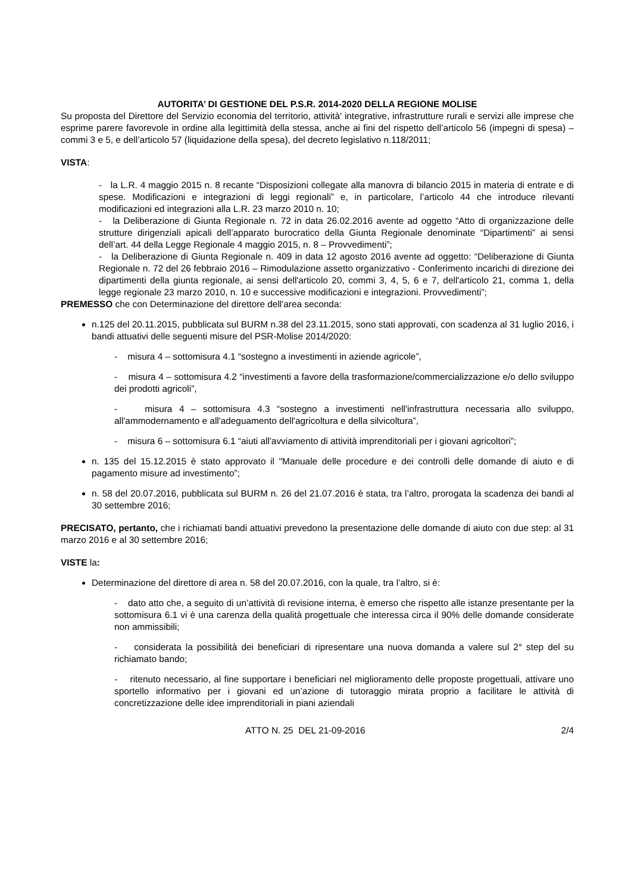AUTORITA’ DI GESTIONE DEL P.S.R. 2014-2020 DELLA REGIONE MOLISE
Su proposta del Direttore del Servizio economia del territorio, attività' integrative, infrastrutture rurali e servizi alle imprese che esprime parere favorevole in ordine alla legittimità della stessa, anche ai fini del rispetto dell’articolo 56 (impegni di spesa) – commi 3 e 5, e dell’articolo 57 (liquidazione della spesa), del decreto legislativo n.118/2011;
VISTA:
- la L.R. 4 maggio 2015 n. 8 recante “Disposizioni collegate alla manovra di bilancio 2015 in materia di entrate e di spese. Modificazioni e integrazioni di leggi regionali” e, in particolare, l’articolo 44 che introduce rilevanti modificazioni ed integrazioni alla L.R. 23 marzo 2010 n. 10;
- la Deliberazione di Giunta Regionale n. 72 in data 26.02.2016 avente ad oggetto “Atto di organizzazione delle strutture dirigenziali apicali dell’apparato burocratico della Giunta Regionale denominate “Dipartimenti” ai sensi dell’art. 44 della Legge Regionale 4 maggio 2015, n. 8 – Provvedimenti”;
- la Deliberazione di Giunta Regionale n. 409 in data 12 agosto 2016 avente ad oggetto: “Deliberazione di Giunta Regionale n. 72 del 26 febbraio 2016 – Rimodulazione assetto organizzativo - Conferimento incarichi di direzione dei dipartimenti della giunta regionale, ai sensi dell'articolo 20, commi 3, 4, 5, 6 e 7, dell'articolo 21, comma 1, della legge regionale 23 marzo 2010, n. 10 e successive modificazioni e integrazioni. Provvedimenti”;
PREMESSO che con Determinazione del direttore dell'area seconda:
n.125 del 20.11.2015, pubblicata sul BURM n.38 del 23.11.2015, sono stati approvati, con scadenza al 31 luglio 2016, i bandi attuativi delle seguenti misure del PSR-Molise 2014/2020:
- misura 4 – sottomisura 4.1 “sostegno a investimenti in aziende agricole”,
- misura 4 – sottomisura 4.2 “investimenti a favore della trasformazione/commercializzazione e/o dello sviluppo dei prodotti agricoli”,
- misura 4 – sottomisura 4.3 “sostegno a investimenti nell'infrastruttura necessaria allo sviluppo, all'ammodernamento e all'adeguamento dell'agricoltura e della silvicoltura”,
- misura 6 – sottomisura 6.1 “aiuti all'avviamento di attività imprenditoriali per i giovani agricoltori”;
n. 135 del 15.12.2015 è stato approvato il "Manuale delle procedure e dei controlli delle domande di aiuto e di pagamento misure ad investimento”;
n. 58 del 20.07.2016, pubblicata sul BURM n. 26 del 21.07.2016 è stata, tra l’altro, prorogata la scadenza dei bandi al 30 settembre 2016;
PRECISATO, pertanto, che i richiamati bandi attuativi prevedono la presentazione delle domande di aiuto con due step: al 31 marzo 2016 e al 30 settembre 2016;
VISTE la:
Determinazione del direttore di area n. 58 del 20.07.2016, con la quale, tra l’altro, si è:
- dato atto che, a seguito di un’attività di revisione interna, è emerso che rispetto alle istanze presentante per la sottomisura 6.1 vi è una carenza della qualità progettuale che interessa circa il 90% delle domande considerate non ammissibili;
- considerata la possibilità dei beneficiari di ripresentare una nuova domanda a valere sul 2° step del su richiamato bando;
- ritenuto necessario, al fine supportare i beneficiari nel miglioramento delle proposte progettuali, attivare uno sportello informativo per i giovani ed un’azione di tutoraggio mirata proprio a facilitare le attività di concretizzazione delle idee imprenditoriali in piani aziendali
ATTO N. 25 DEL 21-09-2016 2/4